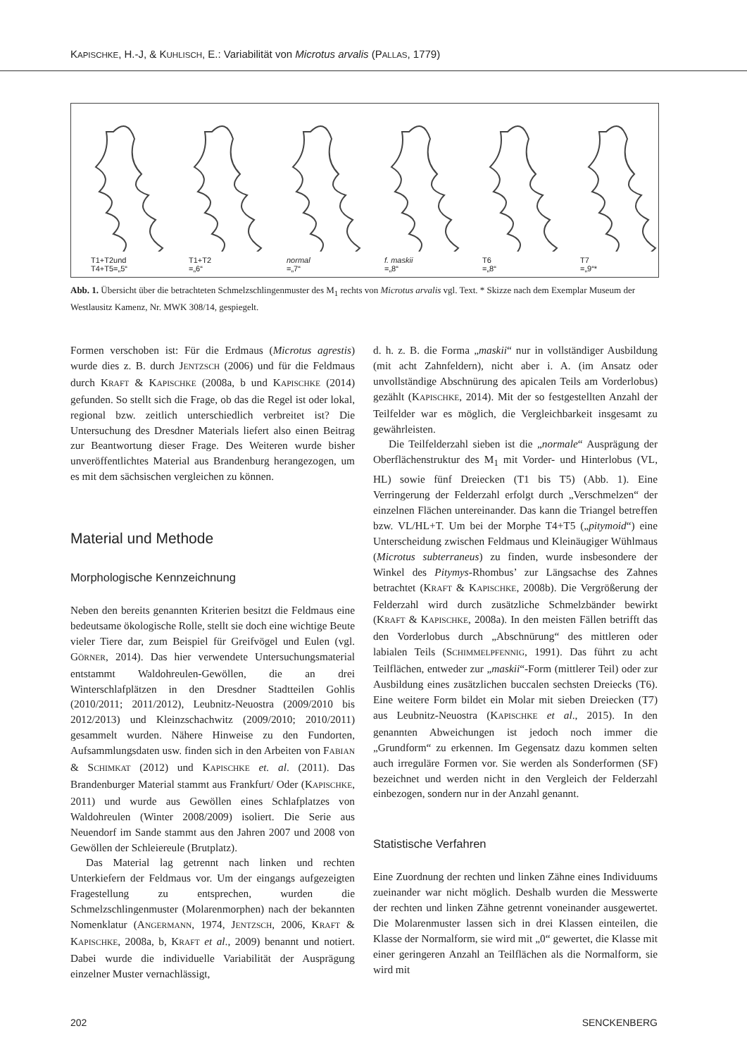KAPISCHKE, H.-J, & KUHLISCH, E.: Variabilität von Microtus arvalis (PALLAS, 1779)
T1+T2und
T4+T5=„5“
T1+T2
=„6“
normal
=„7“
f. maskii
=„8“
T6
=„8“
T7
=„9“*
Abb. 1. Übersicht über die betrachteten Schmelzschlingenmuster des M<sub>1</sub> rechts von Microtus arvalis vgl. Text. * Skizze nach dem Exemplar Museum der Westlausitz Kamenz, Nr. MWK 308/14, gespiegelt.
Formen verschoben ist: Für die Erdmaus (Microtus agrestis) wurde dies z. B. durch JENTZSCH (2006) und für die Feldmaus durch KRAFT & KAPISCHKE (2008a, b und KAPISCHKE (2014) gefunden. So stellt sich die Frage, ob das die Regel ist oder lokal, regional bzw. zeitlich unterschiedlich verbreitet ist? Die Untersuchung des Dresdner Materials liefert also einen Beitrag zur Beantwortung dieser Frage. Des Weiteren wurde bisher unveröffentlichtes Material aus Brandenburg herangezogen, um es mit dem sächsischen vergleichen zu können.
Material und Methode
Morphologische Kennzeichnung
Neben den bereits genannten Kriterien besitzt die Feldmaus eine bedeutsame ökologische Rolle, stellt sie doch eine wichtige Beute vieler Tiere dar, zum Beispiel für Greifvögel und Eulen (vgl. GÖRNER, 2014). Das hier verwendete Untersuchungsmaterial entstammt Waldohreulen-Gewöllen, die an drei Winterschlafplätzen in den Dresdner Stadtteilen Gohlis (2010/2011; 2011/2012), Leubnitz-Neuostra (2009/2010 bis 2012/2013) und Kleinzschachwitz (2009/2010; 2010/2011) gesammelt wurden. Nähere Hinweise zu den Fundorten, Aufsammlungsdaten usw. finden sich in den Arbeiten von FABIAN & SCHIMKAT (2012) und KAPISCHKE et. al. (2011). Das Brandenburger Material stammt aus Frankfurt/ Oder (KAPISCHKE, 2011) und wurde aus Gewöllen eines Schlafplatzes von Waldohreulen (Winter 2008/2009) isoliert. Die Serie aus Neuendorf im Sande stammt aus den Jahren 2007 und 2008 von Gewöllen der Schleiereule (Brutplatz).
Das Material lag getrennt nach linken und rechten Unterkiefern der Feldmaus vor. Um der eingangs aufgezeigten Fragestellung zu entsprechen, wurden die Schmelzschlingenmuster (Molarenmorphen) nach der bekannten Nomenklatur (ANGERMANN, 1974, JENTZSCH, 2006, KRAFT & KAPISCHKE, 2008a, b, KRAFT et al., 2009) benannt und notiert. Dabei wurde die individuelle Variabilität der Ausprägung einzelner Muster vernachlässigt,
d. h. z. B. die Forma „maskii“ nur in vollständiger Ausbildung (mit acht Zahnfeldern), nicht aber i. A. (im Ansatz oder unvollständige Abschnürung des apicalen Teils am Vorderlobus) gezählt (KAPISCHKE, 2014). Mit der so festgestellten Anzahl der Teilfelder war es möglich, die Vergleichbarkeit insgesamt zu gewährleisten.
Die Teilfelderzahl sieben ist die „normale“ Ausprägung der Oberflächenstruktur des M<sub>1</sub> mit Vorder- und Hinterlobus (VL, HL) sowie fünf Dreiecken (T1 bis T5) (Abb. 1). Eine Verringerung der Felderzahl erfolgt durch „Verschmelzen“ der einzelnen Flächen untereinander. Das kann die Triangel betreffen bzw. VL/HL+T. Um bei der Morphe T4+T5 („pitymoid“) eine Unterscheidung zwischen Feldmaus und Kleinäugiger Wühlmaus (Microtus subterraneus) zu finden, wurde insbesondere der Winkel des Pitymys-Rhombus’ zur Längsachse des Zahnes betrachtet (KRAFT & KAPISCHKE, 2008b). Die Vergrößerung der Felderzahl wird durch zusätzliche Schmelzbänder bewirkt (KRAFT & KAPISCHKE, 2008a). In den meisten Fällen betrifft das den Vorderlobus durch „Abschnürung“ des mittleren oder labialen Teils (SCHIMMELPFENNIG, 1991). Das führt zu acht Teilflächen, entweder zur „maskii“-Form (mittlerer Teil) oder zur Ausbildung eines zusätzlichen buccalen sechsten Dreiecks (T6). Eine weitere Form bildet ein Molar mit sieben Dreiecken (T7) aus Leubnitz-Neuostra (KAPISCHKE et al., 2015). In den genannten Abweichungen ist jedoch noch immer die „Grundform“ zu erkennen. Im Gegensatz dazu kommen selten auch irreguläre Formen vor. Sie werden als Sonderformen (SF) bezeichnet und werden nicht in den Vergleich der Felderzahl einbezogen, sondern nur in der Anzahl genannt.
Statistische Verfahren
Eine Zuordnung der rechten und linken Zähne eines Individuums zueinander war nicht möglich. Deshalb wurden die Messwerte der rechten und linken Zähne getrennt voneinander ausgewertet. Die Molarenmuster lassen sich in drei Klassen einteilen, die Klasse der Normalform, sie wird mit „0“ gewertet, die Klasse mit einer geringeren Anzahl an Teilflächen als die Normalform, sie wird mit
202 SENCKENBERG